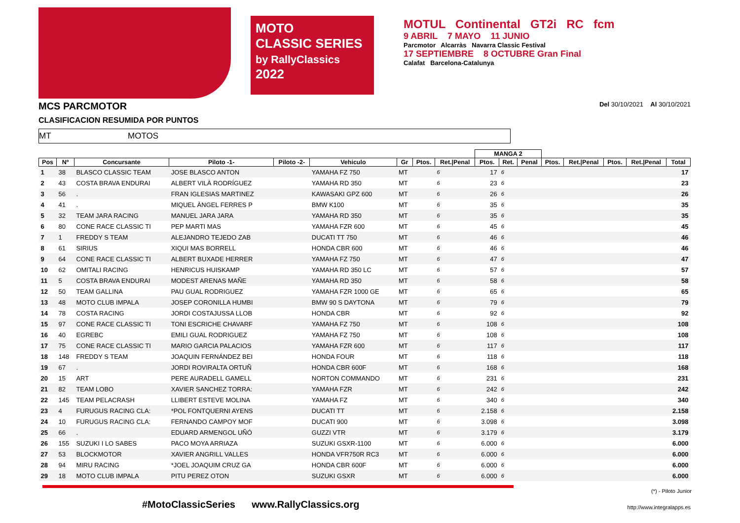MOTO
CLASSIC SERIES
by RallyClassics 2022
MOTUL Continental GT2i RC fcm
9 ABRIL 7 MAYO 11 JUNIO
Parcmotor Alcarràs Navarra Classic Festival
17 SEPTIEMBRE 8 OCTUBRE Gran Final
Calafat Barcelona-Catalunya
MCS PARCMOTOR Del 30/10/2021 Al 30/10/2021
CLASIFICACION RESUMIDA POR PUNTOS
MT MOTOS
| | | | | | | | | | MANGA 2 | | | | | | | |
| --- | --- | --- | --- | --- | --- | --- | --- | --- | --- | --- | --- | --- | --- | --- | --- | --- |
| Pos | Nº | Concursante | Piloto -1- | Piloto -2- | Vehiculo | Gr | Ptos. | Ret./Penal | Ptos. | Ret. | Penal | Ptos. | Ret./Penal | Ptos. | Ret./Penal | Total |
| 1 | 38 | BLASCO CLASSIC TEAM | JOSE BLASCO ANTON | | YAMAHA FZ 750 | MT | | 6 | 17 | 6 | | | | | | 17 |
| 2 | 43 | COSTA BRAVA ENDURAI | ALBERT VILÀ RODRÍGUEZ | | YAMAHA RD 350 | MT | | 6 | 23 | 6 | | | | | | 23 |
| 3 | 56 | . | FRAN IGLESIAS MARTINEZ | | KAWASAKI GPZ 600 | MT | | 6 | 26 | 6 | | | | | | 26 |
| 4 | 41 | . | MIQUEL ÀNGEL FERRES P | | BMW K100 | MT | | 6 | 35 | 6 | | | | | | 35 |
| 5 | 32 | TEAM JARA RACING | MANUEL JARA JARA | | YAMAHA RD 350 | MT | | 6 | 35 | 6 | | | | | | 35 |
| 6 | 80 | CONE RACE CLASSIC TI | PEP MARTI MAS | | YAMAHA FZR 600 | MT | | 6 | 45 | 6 | | | | | | 45 |
| 7 | 1 | FREDDY S TEAM | ALEJANDRO TEJEDO ZAB | | DUCATI TT 750 | MT | | 6 | 46 | 6 | | | | | | 46 |
| 8 | 61 | SIRIUS | XIQUI MAS BORRELL | | HONDA CBR 600 | MT | | 6 | 46 | 6 | | | | | | 46 |
| 9 | 64 | CONE RACE CLASSIC TI | ALBERT BUXADE HERRER | | YAMAHA FZ 750 | MT | | 6 | 47 | 6 | | | | | | 47 |
| 10 | 62 | OMITALI RACING | HENRICUS HUISKAMP | | YAMAHA RD 350 LC | MT | | 6 | 57 | 6 | | | | | | 57 |
| 11 | 5 | COSTA BRAVA ENDURAI | MODEST ARENAS MAÑE | | YAMAHA RD 350 | MT | | 6 | 58 | 6 | | | | | | 58 |
| 12 | 50 | TEAM GALLINA | PAU GUAL RODRIGUEZ | | YAMAHA FZR 1000 GE | MT | | 6 | 65 | 6 | | | | | | 65 |
| 13 | 48 | MOTO CLUB IMPALA | JOSEP CORONILLA HUMBI | | BMW 90 S DAYTONA | MT | | 6 | 79 | 6 | | | | | | 79 |
| 14 | 78 | COSTA RACING | JORDI COSTAJUSSA LLOB | | HONDA CBR | MT | | 6 | 92 | 6 | | | | | | 92 |
| 15 | 97 | CONE RACE CLASSIC TI | TONI ESCRICHE CHAVARF | | YAMAHA FZ 750 | MT | | 6 | 108 | 6 | | | | | | 108 |
| 16 | 40 | EGREBC | EMILI GUAL RODRIGUEZ | | YAMAHA FZ 750 | MT | | 6 | 108 | 6 | | | | | | 108 |
| 17 | 75 | CONE RACE CLASSIC TI | MARIO GARCIA PALACIOS | | YAMAHA FZR 600 | MT | | 6 | 117 | 6 | | | | | | 117 |
| 18 | 148 | FREDDY S TEAM | JOAQUIN FERNÁNDEZ BEI | | HONDA FOUR | MT | | 6 | 118 | 6 | | | | | | 118 |
| 19 | 67 | . | JORDI ROVIRALTA ORTUÑ | | HONDA CBR 600F | MT | | 6 | 168 | 6 | | | | | | 168 |
| 20 | 15 | ART | PERE AURADELL GAMELL | | NORTON COMMANDO | MT | | 6 | 231 | 6 | | | | | | 231 |
| 21 | 82 | TEAM LOBO | XAVIER SANCHEZ TORRA: | | YAMAHA FZR | MT | | 6 | 242 | 6 | | | | | | 242 |
| 22 | 145 | TEAM PELACRASH | LLIBERT ESTEVE MOLINA | | YAMAHA FZ | MT | | 6 | 340 | 6 | | | | | | 340 |
| 23 | 4 | FURUGUS RACING CLA: | *POL FONTQUERNI AYENS | | DUCATI TT | MT | | 6 | 2.158 | 6 | | | | | | 2.158 |
| 24 | 10 | FURUGUS RACING CLA: | FERNANDO CAMPOY MOF | | DUCATI 900 | MT | | 6 | 3.098 | 6 | | | | | | 3.098 |
| 25 | 66 | . | EDUARD ARMENGOL UÑÓ | | GUZZI VTR | MT | | 6 | 3.179 | 6 | | | | | | 3.179 |
| 26 | 155 | SUZUKI I LO SABES | PACO MOYA ARRIAZA | | SUZUKI GSXR-1100 | MT | | 6 | 6.000 | 6 | | | | | | 6.000 |
| 27 | 53 | BLOCKMOTOR | XAVIER ANGRILL VALLES | | HONDA VFR750R RC3 | MT | | 6 | 6.000 | 6 | | | | | | 6.000 |
| 28 | 94 | MIRU RACING | *JOEL JOAQUIM CRUZ GA | | HONDA CBR 600F | MT | | 6 | 6.000 | 6 | | | | | | 6.000 |
| 29 | 18 | MOTO CLUB IMPALA | PITU PEREZ OTON | | SUZUKI GSXR | MT | | 6 | 6.000 | 6 | | | | | | 6.000 |
(*) - Piloto Junior
#MotoClassicSeries www.RallyClassics.org http://www.integralapps.es